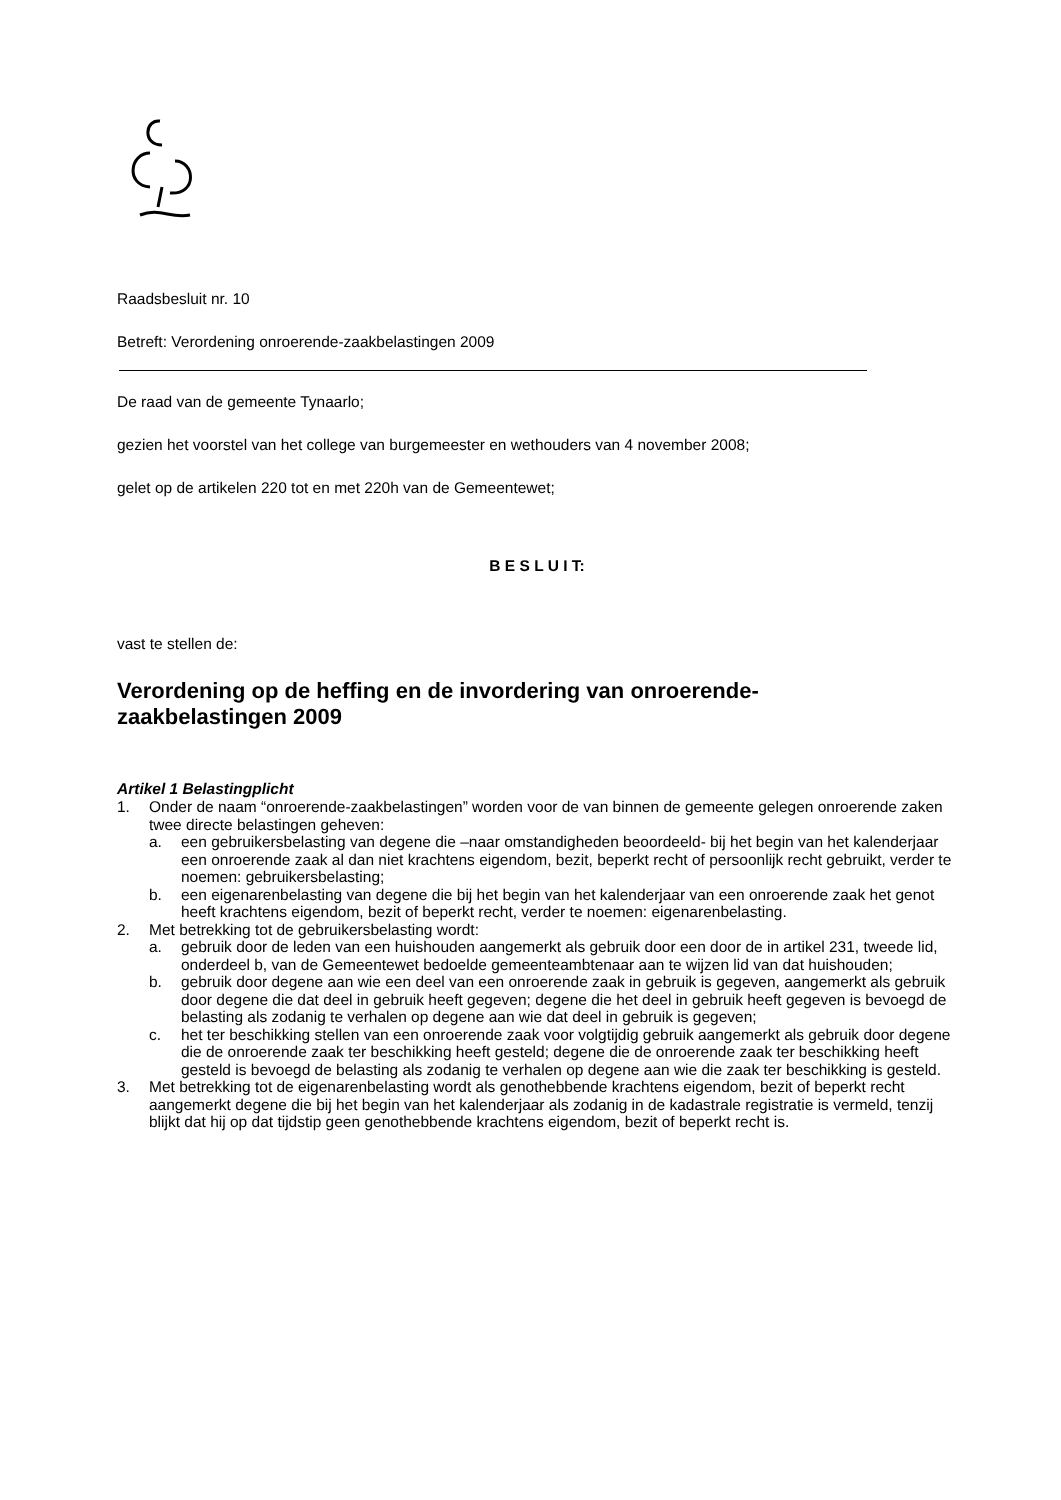Raadsbesluit nr. 10
Betreft: Verordening onroerende-zaakbelastingen 2009
De raad van de gemeente Tynaarlo;
gezien het voorstel van het college van burgemeester en wethouders van 4 november 2008;
gelet op de artikelen 220 tot en met 220h van de Gemeentewet;
B E S L U I T:
vast te stellen de:
Verordening op de heffing en de invordering van onroerende-
zaakbelastingen 2009
Artikel 1 Belastingplicht
1. Onder de naam “onroerende-zaakbelastingen” worden voor de van binnen de gemeente gelegen onroerende zaken twee directe belastingen geheven:
a. een gebruikersbelasting van degene die –naar omstandigheden beoordeeld- bij het begin van het kalenderjaar een onroerende zaak al dan niet krachtens eigendom, bezit, beperkt recht of persoonlijk recht gebruikt, verder te noemen: gebruikersbelasting;
b. een eigenarenbelasting van degene die bij het begin van het kalenderjaar van een onroerende zaak het genot heeft krachtens eigendom, bezit of beperkt recht, verder te noemen: eigenarenbelasting.
2. Met betrekking tot de gebruikersbelasting wordt:
a. gebruik door de leden van een huishouden aangemerkt als gebruik door een door de in artikel 231, tweede lid, onderdeel b, van de Gemeentewet bedoelde gemeenteambtenaar aan te wijzen lid van dat huishouden;
b. gebruik door degene aan wie een deel van een onroerende zaak in gebruik is gegeven, aangemerkt als gebruik door degene die dat deel in gebruik heeft gegeven; degene die het deel in gebruik heeft gegeven is bevoegd de belasting als zodanig te verhalen op degene aan wie dat deel in gebruik is gegeven;
c. het ter beschikking stellen van een onroerende zaak voor volgtijdig gebruik aangemerkt als gebruik door degene die de onroerende zaak ter beschikking heeft gesteld; degene die de onroerende zaak ter beschikking heeft gesteld is bevoegd de belasting als zodanig te verhalen op degene aan wie die zaak ter beschikking is gesteld.
3. Met betrekking tot de eigenarenbelasting wordt als genothebbende krachtens eigendom, bezit of beperkt recht aangemerkt degene die bij het begin van het kalenderjaar als zodanig in de kadastrale registratie is vermeld, tenzij blijkt dat hij op dat tijdstip geen genothebbende krachtens eigendom, bezit of beperkt recht is.